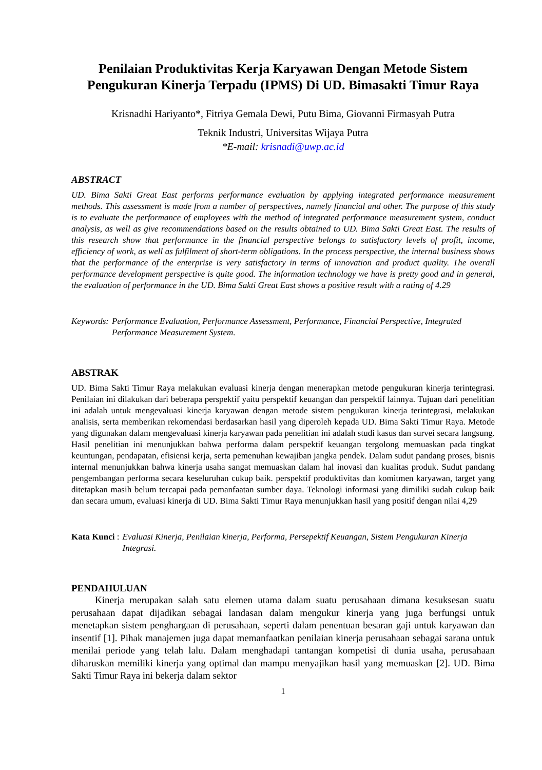Penilaian Produktivitas Kerja Karyawan Dengan Metode Sistem Pengukuran Kinerja Terpadu (IPMS) Di UD. Bimasakti Timur Raya
Krisnadhi Hariyanto*, Fitriya Gemala Dewi, Putu Bima, Giovanni Firmasyah Putra
Teknik Industri, Universitas Wijaya Putra
*E-mail: krisnadi@uwp.ac.id
ABSTRACT
UD. Bima Sakti Great East performs performance evaluation by applying integrated performance measurement methods. This assessment is made from a number of perspectives, namely financial and other. The purpose of this study is to evaluate the performance of employees with the method of integrated performance measurement system, conduct analysis, as well as give recommendations based on the results obtained to UD. Bima Sakti Great East. The results of this research show that performance in the financial perspective belongs to satisfactory levels of profit, income, efficiency of work, as well as fulfilment of short-term obligations. In the process perspective, the internal business shows that the performance of the enterprise is very satisfactory in terms of innovation and product quality. The overall performance development perspective is quite good. The information technology we have is pretty good and in general, the evaluation of performance in the UD. Bima Sakti Great East shows a positive result with a rating of 4.29
Keywords: Performance Evaluation, Performance Assessment, Performance, Financial Perspective, Integrated Performance Measurement System.
ABSTRAK
UD. Bima Sakti Timur Raya melakukan evaluasi kinerja dengan menerapkan metode pengukuran kinerja terintegrasi. Penilaian ini dilakukan dari beberapa perspektif yaitu perspektif keuangan dan perspektif lainnya. Tujuan dari penelitian ini adalah untuk mengevaluasi kinerja karyawan dengan metode sistem pengukuran kinerja terintegrasi, melakukan analisis, serta memberikan rekomendasi berdasarkan hasil yang diperoleh kepada UD. Bima Sakti Timur Raya. Metode yang digunakan dalam mengevaluasi kinerja karyawan pada penelitian ini adalah studi kasus dan survei secara langsung. Hasil penelitian ini menunjukkan bahwa performa dalam perspektif keuangan tergolong memuaskan pada tingkat keuntungan, pendapatan, efisiensi kerja, serta pemenuhan kewajiban jangka pendek. Dalam sudut pandang proses, bisnis internal menunjukkan bahwa kinerja usaha sangat memuaskan dalam hal inovasi dan kualitas produk. Sudut pandang pengembangan performa secara keseluruhan cukup baik. perspektif produktivitas dan komitmen karyawan, target yang ditetapkan masih belum tercapai pada pemanfaatan sumber daya. Teknologi informasi yang dimiliki sudah cukup baik dan secara umum, evaluasi kinerja di UD. Bima Sakti Timur Raya menunjukkan hasil yang positif dengan nilai 4,29
Kata Kunci : Evaluasi Kinerja, Penilaian kinerja, Performa, Persepektif Keuangan, Sistem Pengukuran Kinerja Integrasi.
PENDAHULUAN
Kinerja merupakan salah satu elemen utama dalam suatu perusahaan dimana kesuksesan suatu perusahaan dapat dijadikan sebagai landasan dalam mengukur kinerja yang juga berfungsi untuk menetapkan sistem penghargaan di perusahaan, seperti dalam penentuan besaran gaji untuk karyawan dan insentif [1]. Pihak manajemen juga dapat memanfaatkan penilaian kinerja perusahaan sebagai sarana untuk menilai periode yang telah lalu. Dalam menghadapi tantangan kompetisi di dunia usaha, perusahaan diharuskan memiliki kinerja yang optimal dan mampu menyajikan hasil yang memuaskan [2]. UD. Bima Sakti Timur Raya ini bekerja dalam sektor
1